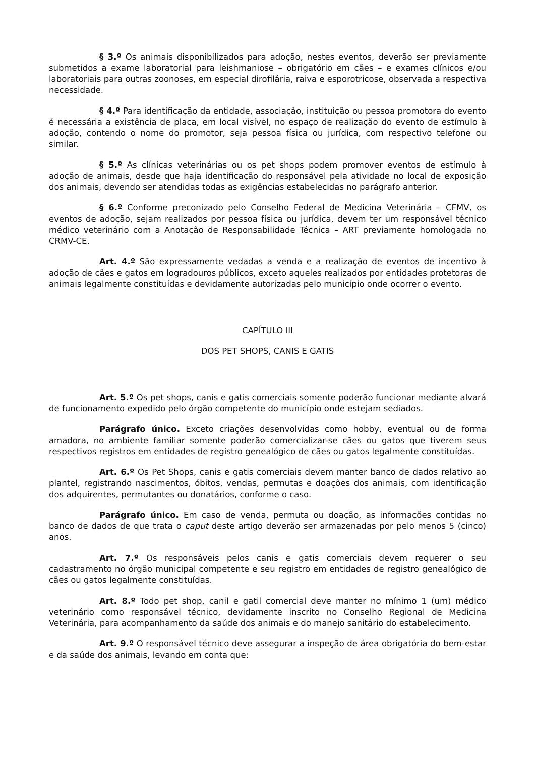§ 3.º Os animais disponibilizados para adoção, nestes eventos, deverão ser previamente submetidos a exame laboratorial para leishmaniose – obrigatório em cães – e exames clínicos e/ou laboratoriais para outras zoonoses, em especial dirofilária, raiva e esporotricose, observada a respectiva necessidade.
§ 4.º Para identificação da entidade, associação, instituição ou pessoa promotora do evento é necessária a existência de placa, em local visível, no espaço de realização do evento de estímulo à adoção, contendo o nome do promotor, seja pessoa física ou jurídica, com respectivo telefone ou similar.
§ 5.º As clínicas veterinárias ou os pet shops podem promover eventos de estímulo à adoção de animais, desde que haja identificação do responsável pela atividade no local de exposição dos animais, devendo ser atendidas todas as exigências estabelecidas no parágrafo anterior.
§ 6.º Conforme preconizado pelo Conselho Federal de Medicina Veterinária – CFMV, os eventos de adoção, sejam realizados por pessoa física ou jurídica, devem ter um responsável técnico médico veterinário com a Anotação de Responsabilidade Técnica – ART previamente homologada no CRMV-CE.
Art. 4.º São expressamente vedadas a venda e a realização de eventos de incentivo à adoção de cães e gatos em logradouros públicos, exceto aqueles realizados por entidades protetoras de animais legalmente constituídas e devidamente autorizadas pelo município onde ocorrer o evento.
CAPÍTULO III
DOS PET SHOPS, CANIS E GATIS
Art. 5.º Os pet shops, canis e gatis comerciais somente poderão funcionar mediante alvará de funcionamento expedido pelo órgão competente do município onde estejam sediados.
Parágrafo único. Exceto criações desenvolvidas como hobby, eventual ou de forma amadora, no ambiente familiar somente poderão comercializar-se cães ou gatos que tiverem seus respectivos registros em entidades de registro genealógico de cães ou gatos legalmente constituídas.
Art. 6.º Os Pet Shops, canis e gatis comerciais devem manter banco de dados relativo ao plantel, registrando nascimentos, óbitos, vendas, permutas e doações dos animais, com identificação dos adquirentes, permutantes ou donatários, conforme o caso.
Parágrafo único. Em caso de venda, permuta ou doação, as informações contidas no banco de dados de que trata o caput deste artigo deverão ser armazenadas por pelo menos 5 (cinco) anos.
Art. 7.º Os responsáveis pelos canis e gatis comerciais devem requerer o seu cadastramento no órgão municipal competente e seu registro em entidades de registro genealógico de cães ou gatos legalmente constituídas.
Art. 8.º Todo pet shop, canil e gatil comercial deve manter no mínimo 1 (um) médico veterinário como responsável técnico, devidamente inscrito no Conselho Regional de Medicina Veterinária, para acompanhamento da saúde dos animais e do manejo sanitário do estabelecimento.
Art. 9.º O responsável técnico deve assegurar a inspeção de área obrigatória do bem-estar e da saúde dos animais, levando em conta que: